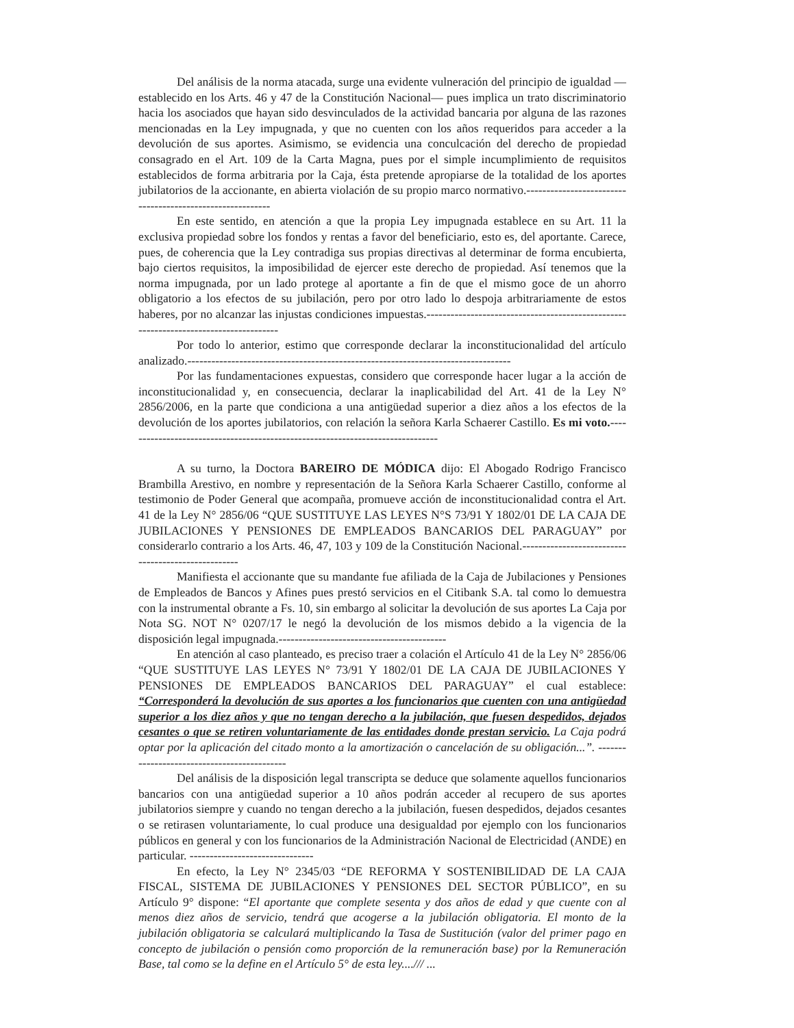Del análisis de la norma atacada, surge una evidente vulneración del principio de igualdad —establecido en los Arts. 46 y 47 de la Constitución Nacional— pues implica un trato discriminatorio hacia los asociados que hayan sido desvinculados de la actividad bancaria por alguna de las razones mencionadas en la Ley impugnada, y que no cuenten con los años requeridos para acceder a la devolución de sus aportes. Asimismo, se evidencia una conculcación del derecho de propiedad consagrado en el Art. 109 de la Carta Magna, pues por el simple incumplimiento de requisitos establecidos de forma arbitraria por la Caja, ésta pretende apropiarse de la totalidad de los aportes jubilatorios de la accionante, en abierta violación de su propio marco normativo.----------------------------------------------------------
En este sentido, en atención a que la propia Ley impugnada establece en su Art. 11 la exclusiva propiedad sobre los fondos y rentas a favor del beneficiario, esto es, del aportante. Carece, pues, de coherencia que la Ley contradiga sus propias directivas al determinar de forma encubierta, bajo ciertos requisitos, la imposibilidad de ejercer este derecho de propiedad. Así tenemos que la norma impugnada, por un lado protege al aportante a fin de que el mismo goce de un ahorro obligatorio a los efectos de su jubilación, pero por otro lado lo despoja arbitrariamente de estos haberes, por no alcanzar las injustas condiciones impuestas.-------------------------------------------------------------------------------------
Por todo lo anterior, estimo que corresponde declarar la inconstitucionalidad del artículo analizado.---------------------------------------------------------------------------------
Por las fundamentaciones expuestas, considero que corresponde hacer lugar a la acción de inconstitucionalidad y, en consecuencia, declarar la inaplicabilidad del Art. 41 de la Ley N° 2856/2006, en la parte que condiciona a una antigüedad superior a diez años a los efectos de la devolución de los aportes jubilatorios, con relación la señora Karla Schaerer Castillo. Es mi voto.-------------------------------------------------------------------------------
A su turno, la Doctora BAREIRO DE MÓDICA dijo: El Abogado Rodrigo Francisco Brambilla Arestivo, en nombre y representación de la Señora Karla Schaerer Castillo, conforme al testimonio de Poder General que acompaña, promueve acción de inconstitucionalidad contra el Art. 41 de la Ley N° 2856/06 “QUE SUSTITUYE LAS LEYES N°S 73/91 Y 1802/01 DE LA CAJA DE JUBILACIONES Y PENSIONES DE EMPLEADOS BANCARIOS DEL PARAGUAY” por considerarlo contrario a los Arts. 46, 47, 103 y 109 de la Constitución Nacional.---------------------------------------------------
Manifiesta el accionante que su mandante fue afiliada de la Caja de Jubilaciones y Pensiones de Empleados de Bancos y Afines pues prestó servicios en el Citibank S.A. tal como lo demuestra con la instrumental obrante a Fs. 10, sin embargo al solicitar la devolución de sus aportes La Caja por Nota SG. NOT N° 0207/17 le negó la devolución de los mismos debido a la vigencia de la disposición legal impugnada.------------------------------------------
En atención al caso planteado, es preciso traer a colación el Artículo 41 de la Ley N° 2856/06 “QUE SUSTITUYE LAS LEYES N° 73/91 Y 1802/01 DE LA CAJA DE JUBILACIONES Y PENSIONES DE EMPLEADOS BANCARIOS DEL PARAGUAY” el cual establece: “Corresponderá la devolución de sus aportes a los funcionarios que cuenten con una antigüedad superior a los diez años y que no tengan derecho a la jubilación, que fuesen despedidos, dejados cesantes o que se retiren voluntariamente de las entidades donde prestan servicio. La Caja podrá optar por la aplicación del citado monto a la amortización o cancelación de su obligación...”. --------------------------------------------
Del análisis de la disposición legal transcripta se deduce que solamente aquellos funcionarios bancarios con una antigüedad superior a 10 años podrán acceder al recupero de sus aportes jubilatorios siempre y cuando no tengan derecho a la jubilación, fuesen despedidos, dejados cesantes o se retirasen voluntariamente, lo cual produce una desigualdad por ejemplo con los funcionarios públicos en general y con los funcionarios de la Administración Nacional de Electricidad (ANDE) en particular. -------------------------------
En efecto, la Ley N° 2345/03 “DE REFORMA Y SOSTENIBILIDAD DE LA CAJA FISCAL, SISTEMA DE JUBILACIONES Y PENSIONES DEL SECTOR PÚBLICO”, en su Artículo 9° dispone: “El aportante que complete sesenta y dos años de edad y que cuente con al menos diez años de servicio, tendrá que acogerse a la jubilación obligatoria. El monto de la jubilación obligatoria se calculará multiplicando la Tasa de Sustitución (valor del primer pago en concepto de jubilación o pensión como proporción de la remuneración base) por la Remuneración Base, tal como se la define en el Artículo 5° de esta ley..../// ...